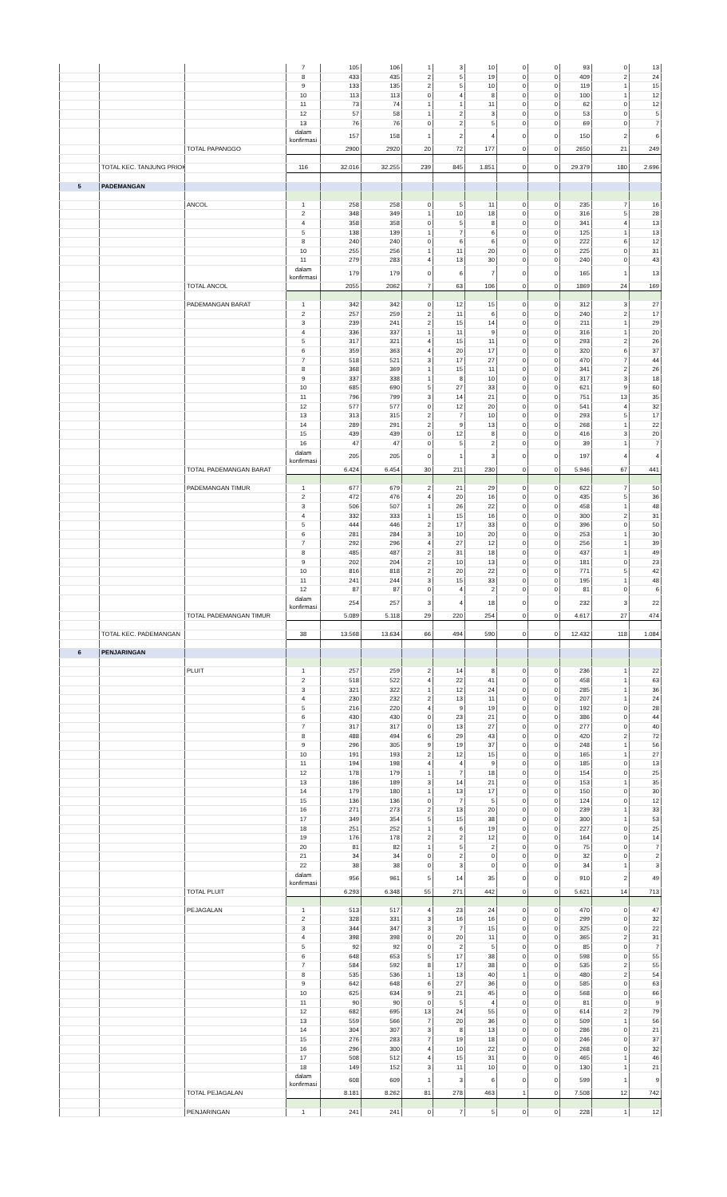| | | | 7 | 105 | 106 | 1 | 3 | 10 | 0 | 0 | 93 | 0 | 13 |
| | | | 8 | 433 | 435 | 2 | 5 | 19 | 0 | 0 | 409 | 2 | 24 |
| | | | 9 | 133 | 135 | 2 | 5 | 10 | 0 | 0 | 119 | 1 | 15 |
| | | | 10 | 113 | 113 | 0 | 4 | 8 | 0 | 0 | 100 | 1 | 12 |
| | | | 11 | 73 | 74 | 1 | 1 | 11 | 0 | 0 | 62 | 0 | 12 |
| | | | 12 | 57 | 58 | 1 | 2 | 3 | 0 | 0 | 53 | 0 | 5 |
| | | | 13 | 76 | 76 | 0 | 2 | 5 | 0 | 0 | 69 | 0 | 7 |
| | | | dalam konfirmasi | 157 | 158 | 1 | 2 | 4 | 0 | 0 | 150 | 2 | 6 |
| | | TOTAL PAPANGGO | | 2900 | 2920 | 20 | 72 | 177 | 0 | 0 | 2650 | 21 | 249 |
| | TOTAL KEC. TANJUNG PRIOK | | 116 | 32.016 | 32.255 | 239 | 845 | 1.851 | 0 | 0 | 29.379 | 180 | 2.696 |
| 5 | PADEMANGAN | | | | | | | | | | | | |
| | | ANCOL | 1 | 258 | 258 | 0 | 5 | 11 | 0 | 0 | 235 | 7 | 16 |
| | | | 2 | 348 | 349 | 1 | 10 | 18 | 0 | 0 | 316 | 5 | 28 |
| | | | 4 | 358 | 358 | 0 | 5 | 8 | 0 | 0 | 341 | 4 | 13 |
| | | | 5 | 138 | 139 | 1 | 7 | 6 | 0 | 0 | 125 | 1 | 13 |
| | | | 8 | 240 | 240 | 0 | 6 | 6 | 0 | 0 | 222 | 6 | 12 |
| | | | 10 | 255 | 256 | 1 | 11 | 20 | 0 | 0 | 225 | 0 | 31 |
| | | | 11 | 279 | 283 | 4 | 13 | 30 | 0 | 0 | 240 | 0 | 43 |
| | | | dalam konfirmasi | 179 | 179 | 0 | 6 | 7 | 0 | 0 | 165 | 1 | 13 |
| | | TOTAL ANCOL | | 2055 | 2062 | 7 | 63 | 106 | 0 | 0 | 1869 | 24 | 169 |
| | | PADEMANGAN BARAT | 1 | 342 | 342 | 0 | 12 | 15 | 0 | 0 | 312 | 3 | 27 |
| | | | 2 | 257 | 259 | 2 | 11 | 6 | 0 | 0 | 240 | 2 | 17 |
| | | | 3 | 239 | 241 | 2 | 15 | 14 | 0 | 0 | 211 | 1 | 29 |
| | | | 4 | 336 | 337 | 1 | 11 | 9 | 0 | 0 | 316 | 1 | 20 |
| | | | 5 | 317 | 321 | 4 | 15 | 11 | 0 | 0 | 293 | 2 | 26 |
| | | | 6 | 359 | 363 | 4 | 20 | 17 | 0 | 0 | 320 | 6 | 37 |
| | | | 7 | 518 | 521 | 3 | 17 | 27 | 0 | 0 | 470 | 7 | 44 |
| | | | 8 | 368 | 369 | 1 | 15 | 11 | 0 | 0 | 341 | 2 | 26 |
| | | | 9 | 337 | 338 | 1 | 8 | 10 | 0 | 0 | 317 | 3 | 18 |
| | | | 10 | 685 | 690 | 5 | 27 | 33 | 0 | 0 | 621 | 9 | 60 |
| | | | 11 | 796 | 799 | 3 | 14 | 21 | 0 | 0 | 751 | 13 | 35 |
| | | | 12 | 577 | 577 | 0 | 12 | 20 | 0 | 0 | 541 | 4 | 32 |
| | | | 13 | 313 | 315 | 2 | 7 | 10 | 0 | 0 | 293 | 5 | 17 |
| | | | 14 | 289 | 291 | 2 | 9 | 13 | 0 | 0 | 268 | 1 | 22 |
| | | | 15 | 439 | 439 | 0 | 12 | 8 | 0 | 0 | 416 | 3 | 20 |
| | | | 16 | 47 | 47 | 0 | 5 | 2 | 0 | 0 | 39 | 1 | 7 |
| | | | dalam konfirmasi | 205 | 205 | 0 | 1 | 3 | 0 | 0 | 197 | 4 | 4 |
| | | TOTAL PADEMANGAN BARAT | | 6.424 | 6.454 | 30 | 211 | 230 | 0 | 0 | 5.946 | 67 | 441 |
| | | PADEMANGAN TIMUR | 1 | 677 | 679 | 2 | 21 | 29 | 0 | 0 | 622 | 7 | 50 |
| | | | 2 | 472 | 476 | 4 | 20 | 16 | 0 | 0 | 435 | 5 | 36 |
| | | | 3 | 506 | 507 | 1 | 26 | 22 | 0 | 0 | 458 | 1 | 48 |
| | | | 4 | 332 | 333 | 1 | 15 | 16 | 0 | 0 | 300 | 2 | 31 |
| | | | 5 | 444 | 446 | 2 | 17 | 33 | 0 | 0 | 396 | 0 | 50 |
| | | | 6 | 281 | 284 | 3 | 10 | 20 | 0 | 0 | 253 | 1 | 30 |
| | | | 7 | 292 | 296 | 4 | 27 | 12 | 0 | 0 | 256 | 1 | 39 |
| | | | 8 | 485 | 487 | 2 | 31 | 18 | 0 | 0 | 437 | 1 | 49 |
| | | | 9 | 202 | 204 | 2 | 10 | 13 | 0 | 0 | 181 | 0 | 23 |
| | | | 10 | 816 | 818 | 2 | 20 | 22 | 0 | 0 | 771 | 5 | 42 |
| | | | 11 | 241 | 244 | 3 | 15 | 33 | 0 | 0 | 195 | 1 | 48 |
| | | | 12 | 87 | 87 | 0 | 4 | 2 | 0 | 0 | 81 | 0 | 6 |
| | | | dalam konfirmasi | 254 | 257 | 3 | 4 | 18 | 0 | 0 | 232 | 3 | 22 |
| | | TOTAL PADEMANGAN TIMUR | | 5.089 | 5.118 | 29 | 220 | 254 | 0 | 0 | 4.617 | 27 | 474 |
| | TOTAL KEC. PADEMANGAN | | 38 | 13.568 | 13.634 | 66 | 494 | 590 | 0 | 0 | 12.432 | 118 | 1.084 |
| 6 | PENJARINGAN | | | | | | | | | | | | |
| | | PLUIT | 1 | 257 | 259 | 2 | 14 | 8 | 0 | 0 | 236 | 1 | 22 |
| | | | 2 | 518 | 522 | 4 | 22 | 41 | 0 | 0 | 458 | 1 | 63 |
| | | | 3 | 321 | 322 | 1 | 12 | 24 | 0 | 0 | 285 | 1 | 36 |
| | | | 4 | 230 | 232 | 2 | 13 | 11 | 0 | 0 | 207 | 1 | 24 |
| | | | 5 | 216 | 220 | 4 | 9 | 19 | 0 | 0 | 192 | 0 | 28 |
| | | | 6 | 430 | 430 | 0 | 23 | 21 | 0 | 0 | 386 | 0 | 44 |
| | | | 7 | 317 | 317 | 0 | 13 | 27 | 0 | 0 | 277 | 0 | 40 |
| | | | 8 | 488 | 494 | 6 | 29 | 43 | 0 | 0 | 420 | 2 | 72 |
| | | | 9 | 296 | 305 | 9 | 19 | 37 | 0 | 0 | 248 | 1 | 56 |
| | | | 10 | 191 | 193 | 2 | 12 | 15 | 0 | 0 | 165 | 1 | 27 |
| | | | 11 | 194 | 198 | 4 | 4 | 9 | 0 | 0 | 185 | 0 | 13 |
| | | | 12 | 178 | 179 | 1 | 7 | 18 | 0 | 0 | 154 | 0 | 25 |
| | | | 13 | 186 | 189 | 3 | 14 | 21 | 0 | 0 | 153 | 1 | 35 |
| | | | 14 | 179 | 180 | 1 | 13 | 17 | 0 | 0 | 150 | 0 | 30 |
| | | | 15 | 136 | 136 | 0 | 7 | 5 | 0 | 0 | 124 | 0 | 12 |
| | | | 16 | 271 | 273 | 2 | 13 | 20 | 0 | 0 | 239 | 1 | 33 |
| | | | 17 | 349 | 354 | 5 | 15 | 38 | 0 | 0 | 300 | 1 | 53 |
| | | | 18 | 251 | 252 | 1 | 6 | 19 | 0 | 0 | 227 | 0 | 25 |
| | | | 19 | 176 | 178 | 2 | 2 | 12 | 0 | 0 | 164 | 0 | 14 |
| | | | 20 | 81 | 82 | 1 | 5 | 2 | 0 | 0 | 75 | 0 | 7 |
| | | | 21 | 34 | 34 | 0 | 2 | 0 | 0 | 0 | 32 | 0 | 2 |
| | | | 22 | 38 | 38 | 0 | 3 | 0 | 0 | 0 | 34 | 1 | 3 |
| | | | dalam konfirmasi | 956 | 961 | 5 | 14 | 35 | 0 | 0 | 910 | 2 | 49 |
| | | TOTAL PLUIT | | 6.293 | 6.348 | 55 | 271 | 442 | 0 | 0 | 5.621 | 14 | 713 |
| | | PEJAGALAN | 1 | 513 | 517 | 4 | 23 | 24 | 0 | 0 | 470 | 0 | 47 |
| | | | 2 | 328 | 331 | 3 | 16 | 16 | 0 | 0 | 299 | 0 | 32 |
| | | | 3 | 344 | 347 | 3 | 7 | 15 | 0 | 0 | 325 | 0 | 22 |
| | | | 4 | 398 | 398 | 0 | 20 | 11 | 0 | 0 | 365 | 2 | 31 |
| | | | 5 | 92 | 92 | 0 | 2 | 5 | 0 | 0 | 85 | 0 | 7 |
| | | | 6 | 648 | 653 | 5 | 17 | 38 | 0 | 0 | 598 | 0 | 55 |
| | | | 7 | 584 | 592 | 8 | 17 | 38 | 0 | 0 | 535 | 2 | 55 |
| | | | 8 | 535 | 536 | 1 | 13 | 40 | 1 | 0 | 480 | 2 | 54 |
| | | | 9 | 642 | 648 | 6 | 27 | 36 | 0 | 0 | 585 | 0 | 63 |
| | | | 10 | 625 | 634 | 9 | 21 | 45 | 0 | 0 | 568 | 0 | 66 |
| | | | 11 | 90 | 90 | 0 | 5 | 4 | 0 | 0 | 81 | 0 | 9 |
| | | | 12 | 682 | 695 | 13 | 24 | 55 | 0 | 0 | 614 | 2 | 79 |
| | | | 13 | 559 | 566 | 7 | 20 | 36 | 0 | 0 | 509 | 1 | 56 |
| | | | 14 | 304 | 307 | 3 | 8 | 13 | 0 | 0 | 286 | 0 | 21 |
| | | | 15 | 276 | 283 | 7 | 19 | 18 | 0 | 0 | 246 | 0 | 37 |
| | | | 16 | 296 | 300 | 4 | 10 | 22 | 0 | 0 | 268 | 0 | 32 |
| | | | 17 | 508 | 512 | 4 | 15 | 31 | 0 | 0 | 465 | 1 | 46 |
| | | | 18 | 149 | 152 | 3 | 11 | 10 | 0 | 0 | 130 | 1 | 21 |
| | | | dalam konfirmasi | 608 | 609 | 1 | 3 | 6 | 0 | 0 | 599 | 1 | 9 |
| | | TOTAL PEJAGALAN | | 8.181 | 8.262 | 81 | 278 | 463 | 1 | 0 | 7.508 | 12 | 742 |
| | | PENJARINGAN | 1 | 241 | 241 | 0 | 7 | 5 | 0 | 0 | 228 | 1 | 12 |